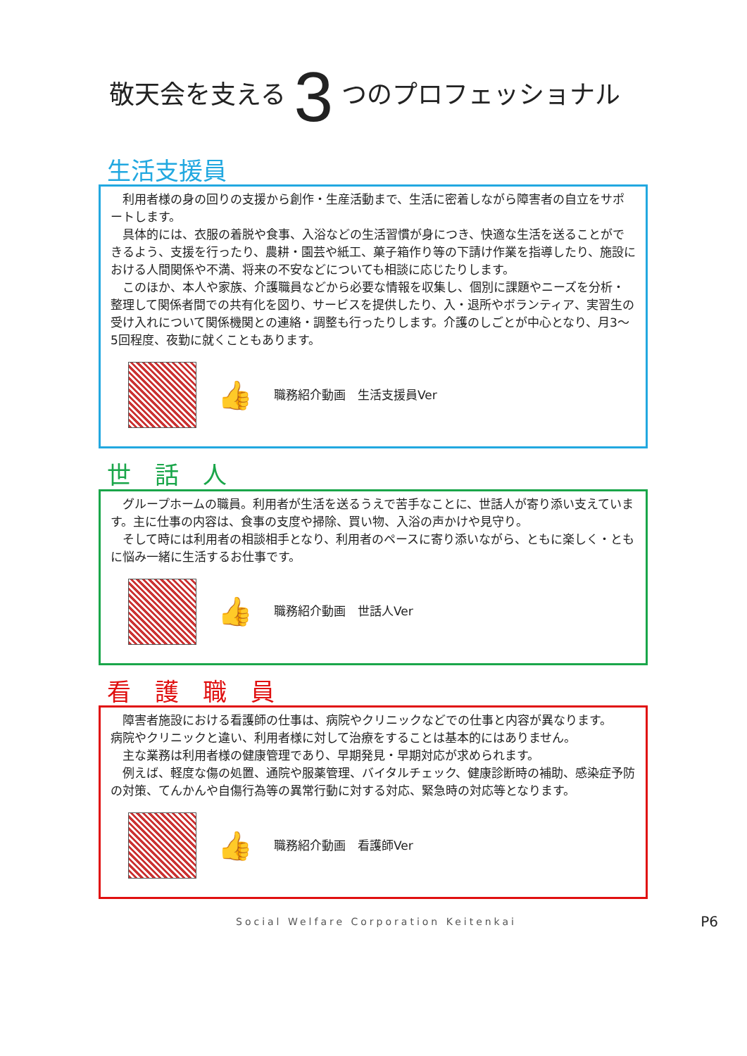敬天会を支える 3 つのプロフェッショナル
生活支援員
　利用者様の身の回りの支援から創作・生産活動まで、生活に密着しながら障害者の自立をサポートします。
　具体的には、衣服の着脱や食事、入浴などの生活習慣が身につき、快適な生活を送ることができるよう、支援を行ったり、農耕・園芸や紙工、菓子箱作り等の下請け作業を指導したり、施設における人間関係や不満、将来の不安などについても相談に応じたりします。
　このほか、本人や家族、介護職員などから必要な情報を収集し、個別に課題やニーズを分析・整理して関係者間での共有化を図り、サービスを提供したり、入・退所やボランティア、実習生の受け入れについて関係機関との連絡・調整も行ったりします。介護のしごとが中心となり、月3〜5回程度、夜勤に就くこともあります。
👍 職務紹介動画　生活支援員Ver
世　話　人
　グループホームの職員。利用者が生活を送るうえで苦手なことに、世話人が寄り添い支えています。主に仕事の内容は、食事の支度や掃除、買い物、入浴の声かけや見守り。
　そして時には利用者の相談相手となり、利用者のペースに寄り添いながら、ともに楽しく・ともに悩み一緒に生活するお仕事です。
👍 職務紹介動画　世話人Ver
看　護　職　員
　障害者施設における看護師の仕事は、病院やクリニックなどでの仕事と内容が異なります。
病院やクリニックと違い、利用者様に対して治療をすることは基本的にはありません。
　主な業務は利用者様の健康管理であり、早期発見・早期対応が求められます。
　例えば、軽度な傷の処置、通院や服薬管理、バイタルチェック、健康診断時の補助、感染症予防の対策、てんかんや自傷行為等の異常行動に対する対応、緊急時の対応等となります。
👍 職務紹介動画　看護師Ver
Social Welfare Corporation Keitenkai P6